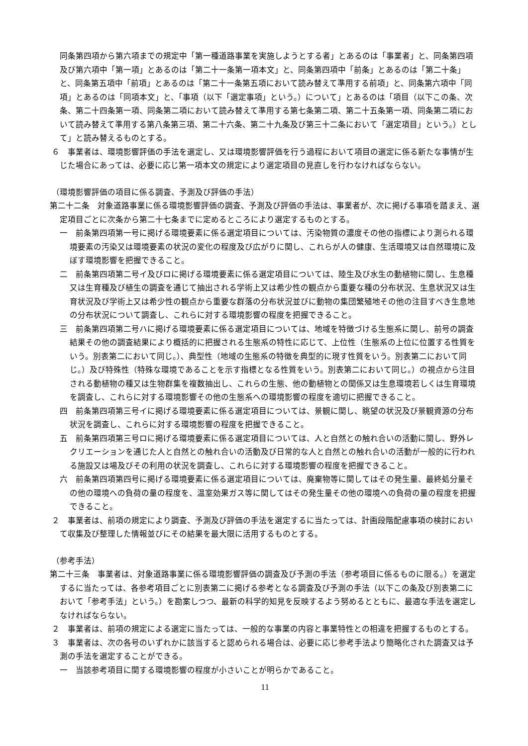同条第四項から第六項までの規定中「第一種道路事業を実施しようとする者」とあるのは「事業者」と、同条第四項及び第六項中「第一項」とあるのは「第二十一条第一項本文」と、同条第四項中「前条」とあるのは「第二十条」と、同条第五項中「前項」とあるのは「第二十一条第五項において読み替えて準用する前項」と、同条第六項中「同項」とあるのは「同項本文」と、「事項（以下「選定事項」という。）について」とあるのは「項目（以下この条、次条、第二十四条第一項、同条第二項において読み替えて準用する第七条第二項、第二十五条第一項、同条第二項において読み替えて準用する第八条第三項、第二十六条、第二十九条及び第三十二条において「選定項目」という。）として」と読み替えるものとする。
６　事業者は、環境影響評価の手法を選定し、又は環境影響評価を行う過程において項目の選定に係る新たな事情が生じた場合にあっては、必要に応じ第一項本文の規定により選定項目の見直しを行わなければならない。
（環境影響評価の項目に係る調査、予測及び評価の手法）
第二十二条　対象道路事業に係る環境影響評価の調査、予測及び評価の手法は、事業者が、次に掲げる事項を踏まえ、選定項目ごとに次条から第二十七条までに定めるところにより選定するものとする。
一　前条第四項第一号に掲げる環境要素に係る選定項目については、汚染物質の濃度その他の指標により測られる環境要素の汚染又は環境要素の状況の変化の程度及び広がりに関し、これらが人の健康、生活環境又は自然環境に及ぼす環境影響を把握できること。
二　前条第四項第二号イ及びロに掲げる環境要素に係る選定項目については、陸生及び水生の動植物に関し、生息種又は生育種及び植生の調査を通じて抽出される学術上又は希少性の観点から重要な種の分布状況、生息状況又は生育状況及び学術上又は希少性の観点から重要な群落の分布状況並びに動物の集団繁殖地その他の注目すべき生息地の分布状況について調査し、これらに対する環境影響の程度を把握できること。
三　前条第四項第二号ハに掲げる環境要素に係る選定項目については、地域を特徴づける生態系に関し、前号の調査結果その他の調査結果により概括的に把握される生態系の特性に応じて、上位性（生態系の上位に位置する性質をいう。別表第二において同じ。）、典型性（地域の生態系の特徴を典型的に現す性質をいう。別表第二において同じ。）及び特殊性（特殊な環境であることを示す指標となる性質をいう。別表第二において同じ。）の視点から注目される動植物の種又は生物群集を複数抽出し、これらの生態、他の動植物との関係又は生息環境若しくは生育環境を調査し、これらに対する環境影響その他の生態系への環境影響の程度を適切に把握できること。
四　前条第四項第三号イに掲げる環境要素に係る選定項目については、景観に関し、眺望の状況及び景観資源の分布状況を調査し、これらに対する環境影響の程度を把握できること。
五　前条第四項第三号ロに掲げる環境要素に係る選定項目については、人と自然との触れ合いの活動に関し、野外レクリエーションを通じた人と自然との触れ合いの活動及び日常的な人と自然との触れ合いの活動が一般的に行われる施設又は場及びその利用の状況を調査し、これらに対する環境影響の程度を把握できること。
六　前条第四項第四号に掲げる環境要素に係る選定項目については、廃棄物等に関してはその発生量、最終処分量その他の環境への負荷の量の程度を、温室効果ガス等に関してはその発生量その他の環境への負荷の量の程度を把握できること。
２　事業者は、前項の規定により調査、予測及び評価の手法を選定するに当たっては、計画段階配慮事項の検討において収集及び整理した情報並びにその結果を最大限に活用するものとする。
（参考手法）
第二十三条　事業者は、対象道路事業に係る環境影響評価の調査及び予測の手法（参考項目に係るものに限る。）を選定するに当たっては、各参考項目ごとに別表第二に掲げる参考となる調査及び予測の手法（以下この条及び別表第二において「参考手法」という。）を勘案しつつ、最新の科学的知見を反映するよう努めるとともに、最適な手法を選定しなければならない。
２　事業者は、前項の規定による選定に当たっては、一般的な事業の内容と事業特性との相違を把握するものとする。
３　事業者は、次の各号のいずれかに該当すると認められる場合は、必要に応じ参考手法より簡略化された調査又は予測の手法を選定することができる。
一　当該参考項目に関する環境影響の程度が小さいことが明らかであること。
11